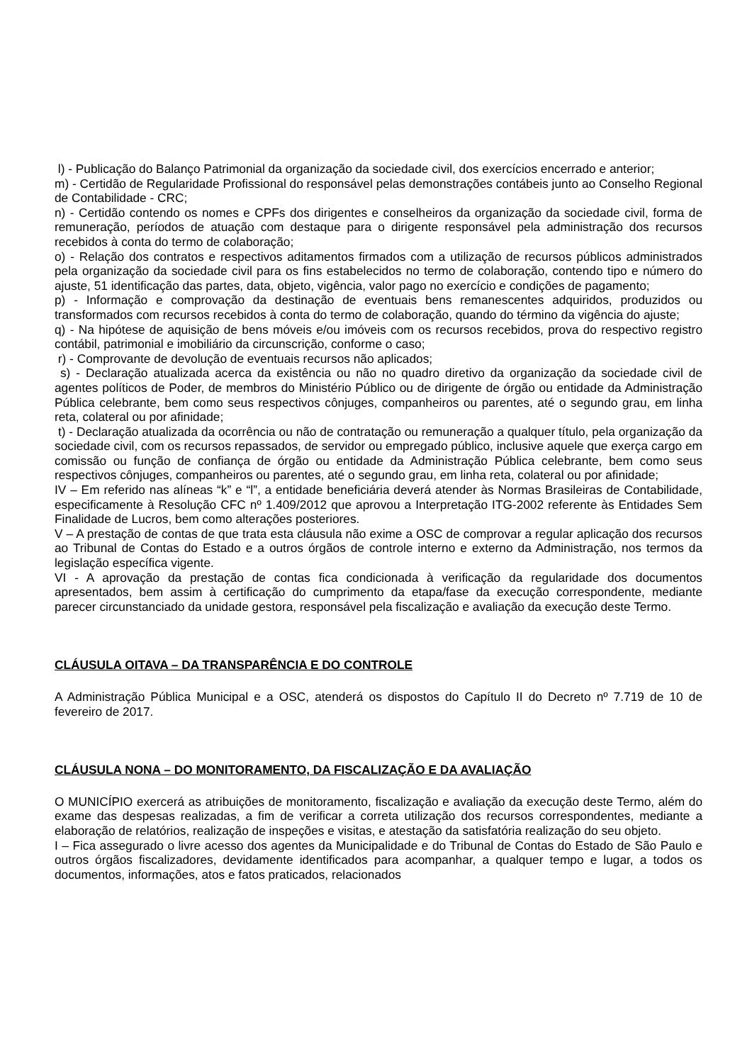l) - Publicação do Balanço Patrimonial da organização da sociedade civil, dos exercícios encerrado e anterior;
m) - Certidão de Regularidade Profissional do responsável pelas demonstrações contábeis junto ao Conselho Regional de Contabilidade - CRC;
n) - Certidão contendo os nomes e CPFs dos dirigentes e conselheiros da organização da sociedade civil, forma de remuneração, períodos de atuação com destaque para o dirigente responsável pela administração dos recursos recebidos à conta do termo de colaboração;
o) - Relação dos contratos e respectivos aditamentos firmados com a utilização de recursos públicos administrados pela organização da sociedade civil para os fins estabelecidos no termo de colaboração, contendo tipo e número do ajuste, 51 identificação das partes, data, objeto, vigência, valor pago no exercício e condições de pagamento;
p) - Informação e comprovação da destinação de eventuais bens remanescentes adquiridos, produzidos ou transformados com recursos recebidos à conta do termo de colaboração, quando do término da vigência do ajuste;
q) - Na hipótese de aquisição de bens móveis e/ou imóveis com os recursos recebidos, prova do respectivo registro contábil, patrimonial e imobiliário da circunscrição, conforme o caso;
r) - Comprovante de devolução de eventuais recursos não aplicados;
s) - Declaração atualizada acerca da existência ou não no quadro diretivo da organização da sociedade civil de agentes políticos de Poder, de membros do Ministério Público ou de dirigente de órgão ou entidade da Administração Pública celebrante, bem como seus respectivos cônjuges, companheiros ou parentes, até o segundo grau, em linha reta, colateral ou por afinidade;
t) - Declaração atualizada da ocorrência ou não de contratação ou remuneração a qualquer título, pela organização da sociedade civil, com os recursos repassados, de servidor ou empregado público, inclusive aquele que exerça cargo em comissão ou função de confiança de órgão ou entidade da Administração Pública celebrante, bem como seus respectivos cônjuges, companheiros ou parentes, até o segundo grau, em linha reta, colateral ou por afinidade;
IV – Em referido nas alíneas “k” e “l”, a entidade beneficiária deverá atender às Normas Brasileiras de Contabilidade, especificamente à Resolução CFC nº 1.409/2012 que aprovou a Interpretação ITG-2002 referente às Entidades Sem Finalidade de Lucros, bem como alterações posteriores.
V – A prestação de contas de que trata esta cláusula não exime a OSC de comprovar a regular aplicação dos recursos ao Tribunal de Contas do Estado e a outros órgãos de controle interno e externo da Administração, nos termos da legislação específica vigente.
VI - A aprovação da prestação de contas fica condicionada à verificação da regularidade dos documentos apresentados, bem assim à certificação do cumprimento da etapa/fase da execução correspondente, mediante parecer circunstanciado da unidade gestora, responsável pela fiscalização e avaliação da execução deste Termo.
CLÁUSULA OITAVA – DA TRANSPARÊNCIA E DO CONTROLE
A Administração Pública Municipal e a OSC, atenderá os dispostos do Capítulo II do Decreto nº 7.719 de 10 de fevereiro de 2017.
CLÁUSULA NONA – DO MONITORAMENTO, DA FISCALIZAÇÃO E DA AVALIAÇÃO
O MUNICÍPIO exercerá as atribuições de monitoramento, fiscalização e avaliação da execução deste Termo, além do exame das despesas realizadas, a fim de verificar a correta utilização dos recursos correspondentes, mediante a elaboração de relatórios, realização de inspeções e visitas, e atestação da satisfatória realização do seu objeto.
I – Fica assegurado o livre acesso dos agentes da Municipalidade e do Tribunal de Contas do Estado de São Paulo e outros órgãos fiscalizadores, devidamente identificados para acompanhar, a qualquer tempo e lugar, a todos os documentos, informações, atos e fatos praticados, relacionados